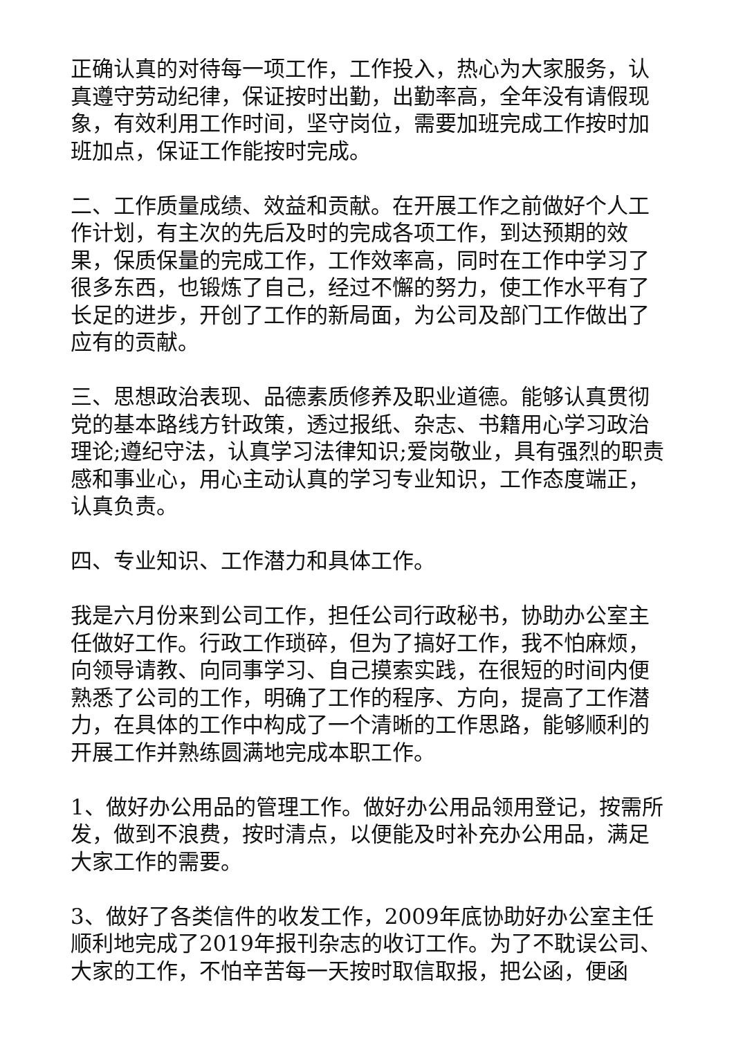正确认真的对待每一项工作，工作投入，热心为大家服务，认真遵守劳动纪律，保证按时出勤，出勤率高，全年没有请假现象，有效利用工作时间，坚守岗位，需要加班完成工作按时加班加点，保证工作能按时完成。
二、工作质量成绩、效益和贡献。在开展工作之前做好个人工作计划，有主次的先后及时的完成各项工作，到达预期的效果，保质保量的完成工作，工作效率高，同时在工作中学习了很多东西，也锻炼了自己，经过不懈的努力，使工作水平有了长足的进步，开创了工作的新局面，为公司及部门工作做出了应有的贡献。
三、思想政治表现、品德素质修养及职业道德。能够认真贯彻党的基本路线方针政策，透过报纸、杂志、书籍用心学习政治理论;遵纪守法，认真学习法律知识;爱岗敬业，具有强烈的职责感和事业心，用心主动认真的学习专业知识，工作态度端正，认真负责。
四、专业知识、工作潜力和具体工作。
我是六月份来到公司工作，担任公司行政秘书，协助办公室主任做好工作。行政工作琐碎，但为了搞好工作，我不怕麻烦，向领导请教、向同事学习、自己摸索实践，在很短的时间内便熟悉了公司的工作，明确了工作的程序、方向，提高了工作潜力，在具体的工作中构成了一个清晰的工作思路，能够顺利的开展工作并熟练圆满地完成本职工作。
1、做好办公用品的管理工作。做好办公用品领用登记，按需所发，做到不浪费，按时清点，以便能及时补充办公用品，满足大家工作的需要。
3、做好了各类信件的收发工作，2009年底协助好办公室主任顺利地完成了2019年报刊杂志的收订工作。为了不耽误公司、大家的工作，不怕辛苦每一天按时取信取报，把公函，便函